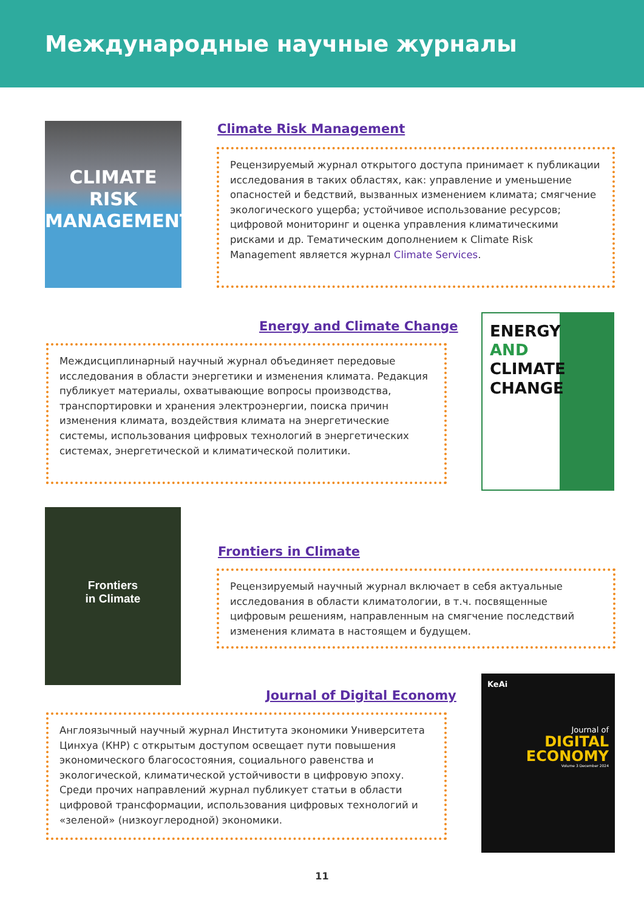Международные научные журналы
CLIMATE RISK
MANAGEMENT
Climate Risk Management
Рецензируемый журнал открытого доступа принимает к публикации исследования в таких областях, как: управление и уменьшение опасностей и бедствий, вызванных изменением климата; смягчение экологического ущерба; устойчивое использование ресурсов; цифровой мониторинг и оценка управления климатическими рисками и др. Тематическим дополнением к Climate Risk Management является журнал Climate Services.
Energy and Climate Change
Междисциплинарный научный журнал объединяет передовые исследования в области энергетики и изменения климата. Редакция публикует материалы, охватывающие вопросы производства, транспортировки и хранения электроэнергии, поиска причин изменения климата, воздействия климата на энергетические системы, использования цифровых технологий в энергетических системах, энергетической и климатической политики.
ENERGY
AND
CLIMATE
CHANGE
Frontiers
in Climate
Frontiers in Climate
Рецензируемый научный журнал включает в себя актуальные исследования в области климатологии, в т.ч. посвященные цифровым решениям, направленным на смягчение последствий изменения климата в настоящем и будущем.
Journal of Digital Economy
Англоязычный научный журнал Института экономики Университета Цинхуа (КНР) с открытым доступом освещает пути повышения экономического благосостояния, социального равенства и экологической, климатической устойчивости в цифровую эпоху. Среди прочих направлений журнал публикует статьи в области цифровой трансформации, использования цифровых технологий и «зеленой» (низкоуглеродной) экономики.
KeAi
Journal of
DIGITAL ECONOMY
Volume 3 December 2024
11